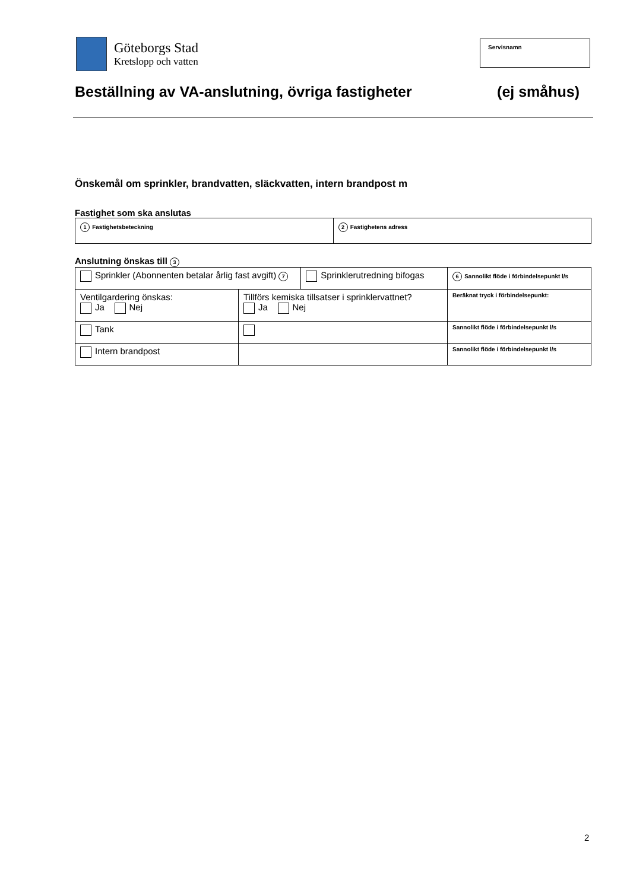Göteborgs Stad
Kretslopp och vatten
Servisnamn
Beställning av VA-anslutning, övriga fastigheter (ej småhus)
Önskemål om sprinkler, brandvatten, släckvatten, intern brandpost m
Fastighet som ska anslutas
| 1 Fastighetsbeteckning | 2 Fastighetens adress |
Anslutning önskas till 3
| Sprinkler (Abonnenten betalar årlig fast avgift) 7 | | Sprinklerutredning bifogas | 6 Sannolikt flöde i förbindelsepunkt l/s |
| Ventilgardering önskas: Ja Nej | Tillförs kemiska tillsatser i sprinklervattnet? Ja Nej | | Beräknat tryck i förbindelsepunkt: |
| Tank | | | Sannolikt flöde i förbindelsepunkt l/s |
| Intern brandpost | | | Sannolikt flöde i förbindelsepunkt l/s |
2